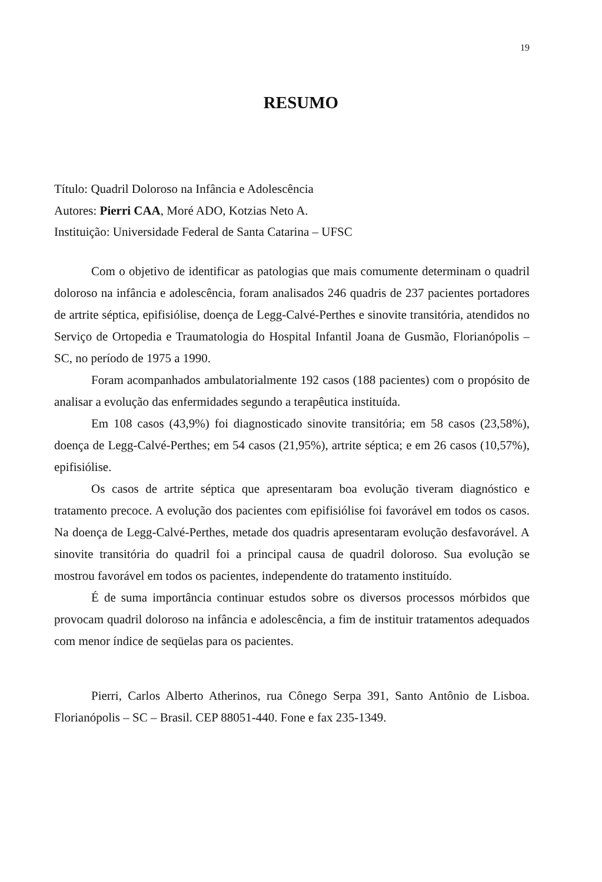19
RESUMO
Título: Quadril Doloroso na Infância e Adolescência
Autores: Pierri CAA, Moré ADO, Kotzias Neto A.
Instituição: Universidade Federal de Santa Catarina – UFSC
Com o objetivo de identificar as patologias que mais comumente determinam o quadril doloroso na infância e adolescência, foram analisados 246 quadris de 237 pacientes portadores de artrite séptica, epifisiólise, doença de Legg-Calvé-Perthes e sinovite transitória, atendidos no Serviço de Ortopedia e Traumatologia do Hospital Infantil Joana de Gusmão, Florianópolis – SC, no período de 1975 a 1990.
Foram acompanhados ambulatorialmente 192 casos (188 pacientes) com o propósito de analisar a evolução das enfermidades segundo a terapêutica instituída.
Em 108 casos (43,9%) foi diagnosticado sinovite transitória; em 58 casos (23,58%), doença de Legg-Calvé-Perthes; em 54 casos (21,95%), artrite séptica; e em 26 casos (10,57%), epifisiólise.
Os casos de artrite séptica que apresentaram boa evolução tiveram diagnóstico e tratamento precoce. A evolução dos pacientes com epifisiólise foi favorável em todos os casos. Na doença de Legg-Calvé-Perthes, metade dos quadris apresentaram evolução desfavorável. A sinovite transitória do quadril foi a principal causa de quadril doloroso. Sua evolução se mostrou favorável em todos os pacientes, independente do tratamento instituído.
É de suma importância continuar estudos sobre os diversos processos mórbidos que provocam quadril doloroso na infância e adolescência, a fim de instituir tratamentos adequados com menor índice de seqüelas para os pacientes.
Pierri, Carlos Alberto Atherinos, rua Cônego Serpa 391, Santo Antônio de Lisboa. Florianópolis – SC – Brasil. CEP 88051-440. Fone e fax 235-1349.